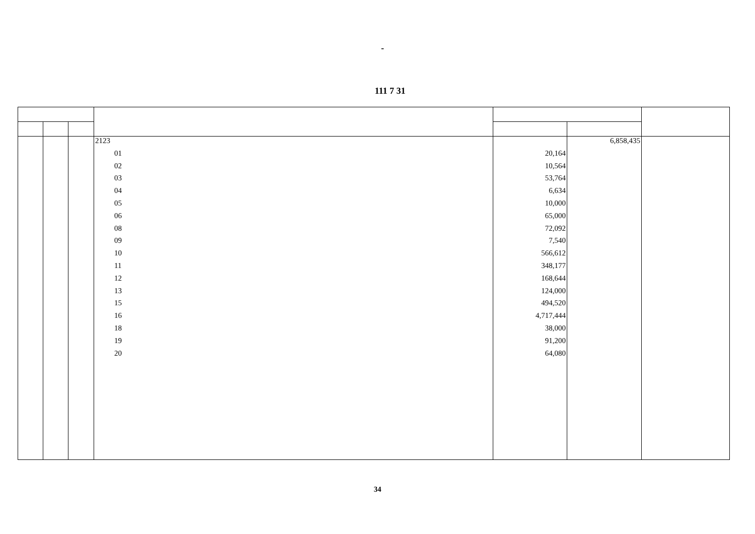-
111 7 31
| | | | 2123 | | 6,858,435 | |
| | | | 01 | 20,164 | | |
| | | | 02 | 10,564 | | |
| | | | 03 | 53,764 | | |
| | | | 04 | 6,634 | | |
| | | | 05 | 10,000 | | |
| | | | 06 | 65,000 | | |
| | | | 08 | 72,092 | | |
| | | | 09 | 7,540 | | |
| | | | 10 | 566,612 | | |
| | | | 11 | 348,177 | | |
| | | | 12 | 168,644 | | |
| | | | 13 | 124,000 | | |
| | | | 15 | 494,520 | | |
| | | | 16 | 4,717,444 | | |
| | | | 18 | 38,000 | | |
| | | | 19 | 91,200 | | |
| | | | 20 | 64,080 | | |
34